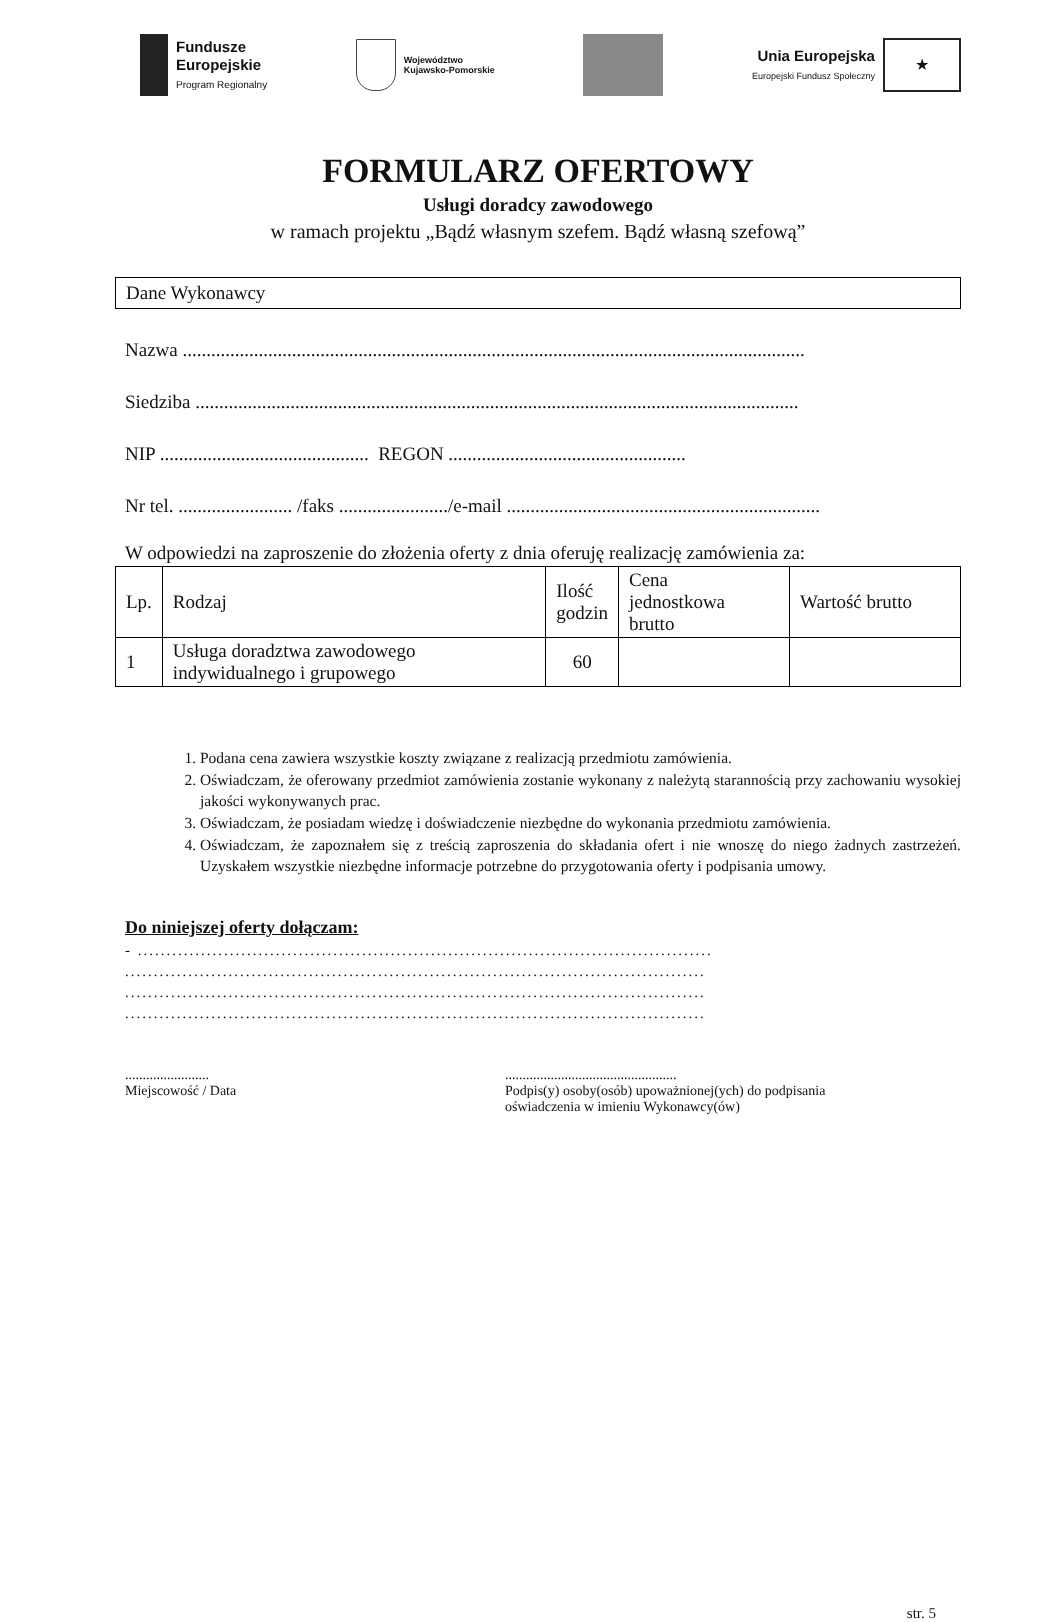Fundusze
Europejskie
Program Regionalny
Województwo
Kujawsko-Pomorskie
Unia Europejska
Europejski Fundusz Społeczny
★
FORMULARZ OFERTOWY
Usługi doradcy zawodowego
w ramach projektu „Bądź własnym szefem. Bądź własną szefową”
Dane Wykonawcy
Nazwa ...................................................................................................................................
Siedziba ...............................................................................................................................
NIP ............................................ REGON ..................................................
Nr tel. ........................ /faks ......................./e-mail ..................................................................
W odpowiedzi na zaproszenie do złożenia oferty z dnia oferuję realizację zamówienia za:
| Lp. | Rodzaj | Ilość godzin | Cena jednostkowa brutto | Wartość brutto |
| --- | --- | --- | --- | --- |
| 1 | Usługa doradztwa zawodowego indywidualnego i grupowego | 60 | | |
1. Podana cena zawiera wszystkie koszty związane z realizacją przedmiotu zamówienia.
2. Oświadczam, że oferowany przedmiot zamówienia zostanie wykonany z należytą starannością przy zachowaniu wysokiej jakości wykonywanych prac.
3. Oświadczam, że posiadam wiedzę i doświadczenie niezbędne do wykonania przedmiotu zamówienia.
4. Oświadczam, że zapoznałem się z treścią zaproszenia do składania ofert i nie wnoszę do niego żadnych zastrzeżeń. Uzyskałem wszystkie niezbędne informacje potrzebne do przygotowania oferty i podpisania umowy.
Do niniejszej oferty dołączam:
- ....................................................................................................
.....................................................................................................
.....................................................................................................
.....................................................................................................
........................
Miejscowość / Data
.................................................
Podpis(y) osoby(osób) upoważnionej(ych) do podpisania
oświadczenia w imieniu Wykonawcy(ów)
str. 5